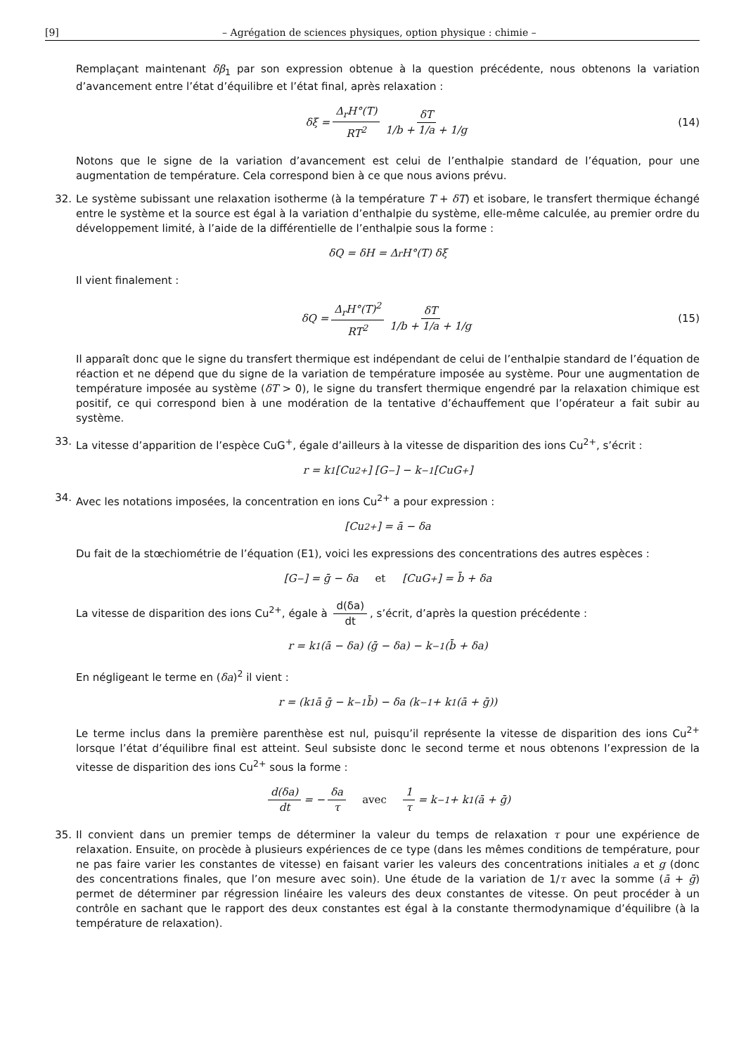[9] – Agrégation de sciences physiques, option physique : chimie –
Remplaçant maintenant δβ<sub>1</sub> par son expression obtenue à la question précédente, nous obtenons la variation d’avancement entre l’état d’équilibre et l’état final, après relaxation :
δξ = Δ<sub>r</sub>H°(T) RT<sup>2</sup> δT 1/b + 1/a + 1/g (14)
Notons que le signe de la variation d’avancement est celui de l’enthalpie standard de l’équation, pour une augmentation de température. Cela correspond bien à ce que nous avions prévu.
32. Le système subissant une relaxation isotherme (à la température T + δT) et isobare, le transfert thermique échangé entre le système et la source est égal à la variation d’enthalpie du système, elle-même calculée, au premier ordre du développement limité, à l’aide de la différentielle de l’enthalpie sous la forme :
δQ = δH = Δ<sub>r</sub>H°(T) δξ
Il vient finalement :
δQ = Δ<sub>r</sub>H°(T)<sup>2</sup> RT<sup>2</sup> δT 1/b + 1/a + 1/g (15)
Il apparaît donc que le signe du transfert thermique est indépendant de celui de l’enthalpie standard de l’équation de réaction et ne dépend que du signe de la variation de température imposée au système. Pour une augmentation de température imposée au système (δT > 0), le signe du transfert thermique engendré par la relaxation chimique est positif, ce qui correspond bien à une modération de la tentative d’échauffement que l’opérateur a fait subir au système.
33. La vitesse d’apparition de l’espèce CuG<sup>+</sup>, égale d’ailleurs à la vitesse de disparition des ions Cu<sup>2+</sup>, s’écrit :
r = k<sub>1</sub> [Cu<sup>2+</sup>] [G<sup>−</sup>] − k<sub>−1</sub> [CuG<sup>+</sup>]
34. Avec les notations imposées, la concentration en ions Cu<sup>2+</sup> a pour expression :
[Cu<sup>2+</sup>] = ā − δa
Du fait de la stœchiométrie de l’équation (E1), voici les expressions des concentrations des autres espèces :
[G<sup>−</sup>] = ḡ − δa et [CuG<sup>+</sup>] = b̄ + δa
La vitesse de disparition des ions Cu<sup>2+</sup>, égale à d(δa) dt, s’écrit, d’après la question précédente :
r = k<sub>1</sub> (ā − δa) (ḡ − δa) − k<sub>−1</sub> (b̄ + δa)
En négligeant le terme en (δa)<sup>2</sup> il vient :
r = (k<sub>1</sub> ā ḡ − k<sub>−1</sub> b̄) − δa (k<sub>−1</sub> + k<sub>1</sub> (ā + ḡ))
Le terme inclus dans la première parenthèse est nul, puisqu’il représente la vitesse de disparition des ions Cu<sup>2+</sup> lorsque l’état d’équilibre final est atteint. Seul subsiste donc le second terme et nous obtenons l’expression de la vitesse de disparition des ions Cu<sup>2+</sup> sous la forme :
d(δa) dt = − δa τ avec 1 τ = k<sub>−1</sub> + k<sub>1</sub> (ā + ḡ)
35. Il convient dans un premier temps de déterminer la valeur du temps de relaxation τ pour une expérience de relaxation. Ensuite, on procède à plusieurs expériences de ce type (dans les mêmes conditions de température, pour ne pas faire varier les constantes de vitesse) en faisant varier les valeurs des concentrations initiales a et g (donc des concentrations finales, que l’on mesure avec soin). Une étude de la variation de 1/τ avec la somme (ā + ḡ) permet de déterminer par régression linéaire les valeurs des deux constantes de vitesse. On peut procéder à un contrôle en sachant que le rapport des deux constantes est égal à la constante thermodynamique d’équilibre (à la température de relaxation).